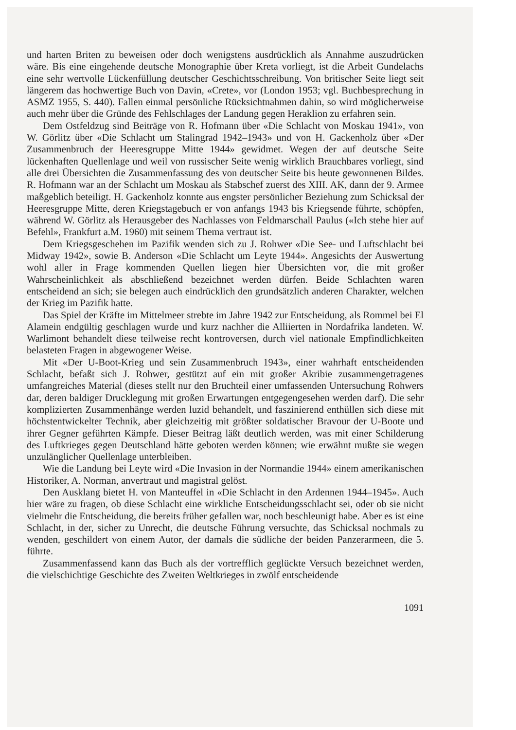und harten Briten zu beweisen oder doch wenigstens ausdrücklich als Annahme auszudrücken wäre. Bis eine eingehende deutsche Monographie über Kreta vorliegt, ist die Arbeit Gundelachs eine sehr wertvolle Lückenfüllung deutscher Geschichtsschreibung. Von britischer Seite liegt seit längerem das hochwertige Buch von Davin, «Crete», vor (London 1953; vgl. Buchbesprechung in ASMZ 1955, S. 440). Fallen einmal persönliche Rücksichtnahmen dahin, so wird möglicherweise auch mehr über die Gründe des Fehlschlages der Landung gegen Heraklion zu erfahren sein.
Dem Ostfeldzug sind Beiträge von R. Hofmann über «Die Schlacht von Moskau 1941», von W. Görlitz über «Die Schlacht um Stalingrad 1942–1943» und von H. Gackenholz über «Der Zusammenbruch der Heeresgruppe Mitte 1944» gewidmet. Wegen der auf deutsche Seite lückenhaften Quellenlage und weil von russischer Seite wenig wirklich Brauchbares vorliegt, sind alle drei Übersichten die Zusammenfassung des von deutscher Seite bis heute gewonnenen Bildes. R. Hofmann war an der Schlacht um Moskau als Stabschef zuerst des XIII. AK, dann der 9. Armee maßgeblich beteiligt. H. Gackenholz konnte aus engster persönlicher Beziehung zum Schicksal der Heeresgruppe Mitte, deren Kriegstagebuch er von anfangs 1943 bis Kriegsende führte, schöpfen, während W. Görlitz als Herausgeber des Nachlasses von Feldmarschall Paulus («Ich stehe hier auf Befehl», Frankfurt a.M. 1960) mit seinem Thema vertraut ist.
Dem Kriegsgeschehen im Pazifik wenden sich zu J. Rohwer «Die See- und Luftschlacht bei Midway 1942», sowie B. Anderson «Die Schlacht um Leyte 1944». Angesichts der Auswertung wohl aller in Frage kommenden Quellen liegen hier Übersichten vor, die mit großer Wahrscheinlichkeit als abschließend bezeichnet werden dürfen. Beide Schlachten waren entscheidend an sich; sie belegen auch eindrücklich den grundsätzlich anderen Charakter, welchen der Krieg im Pazifik hatte.
Das Spiel der Kräfte im Mittelmeer strebte im Jahre 1942 zur Entscheidung, als Rommel bei El Alamein endgültig geschlagen wurde und kurz nachher die Alliierten in Nordafrika landeten. W. Warlimont behandelt diese teilweise recht kontroversen, durch viel nationale Empfindlichkeiten belasteten Fragen in abgewogener Weise.
Mit «Der U-Boot-Krieg und sein Zusammenbruch 1943», einer wahrhaft entscheidenden Schlacht, befaßt sich J. Rohwer, gestützt auf ein mit großer Akribie zusammengetragenes umfangreiches Material (dieses stellt nur den Bruchteil einer umfassenden Untersuchung Rohwers dar, deren baldiger Drucklegung mit großen Erwartungen entgegengesehen werden darf). Die sehr komplizierten Zusammenhänge werden luzid behandelt, und faszinierend enthüllen sich diese mit höchstentwickelter Technik, aber gleichzeitig mit größter soldatischer Bravour der U-Boote und ihrer Gegner geführten Kämpfe. Dieser Beitrag läßt deutlich werden, was mit einer Schilderung des Luftkrieges gegen Deutschland hätte geboten werden können; wie erwähnt mußte sie wegen unzulänglicher Quellenlage unterbleiben.
Wie die Landung bei Leyte wird «Die Invasion in der Normandie 1944» einem amerikanischen Historiker, A. Norman, anvertraut und magistral gelöst.
Den Ausklang bietet H. von Manteuffel in «Die Schlacht in den Ardennen 1944–1945». Auch hier wäre zu fragen, ob diese Schlacht eine wirkliche Entscheidungsschlacht sei, oder ob sie nicht vielmehr die Entscheidung, die bereits früher gefallen war, noch beschleunigt habe. Aber es ist eine Schlacht, in der, sicher zu Unrecht, die deutsche Führung versuchte, das Schicksal nochmals zu wenden, geschildert von einem Autor, der damals die südliche der beiden Panzerarmeen, die 5. führte.
Zusammenfassend kann das Buch als der vortrefflich geglückte Versuch bezeichnet werden, die vielschichtige Geschichte des Zweiten Weltkrieges in zwölf entscheidende
1091